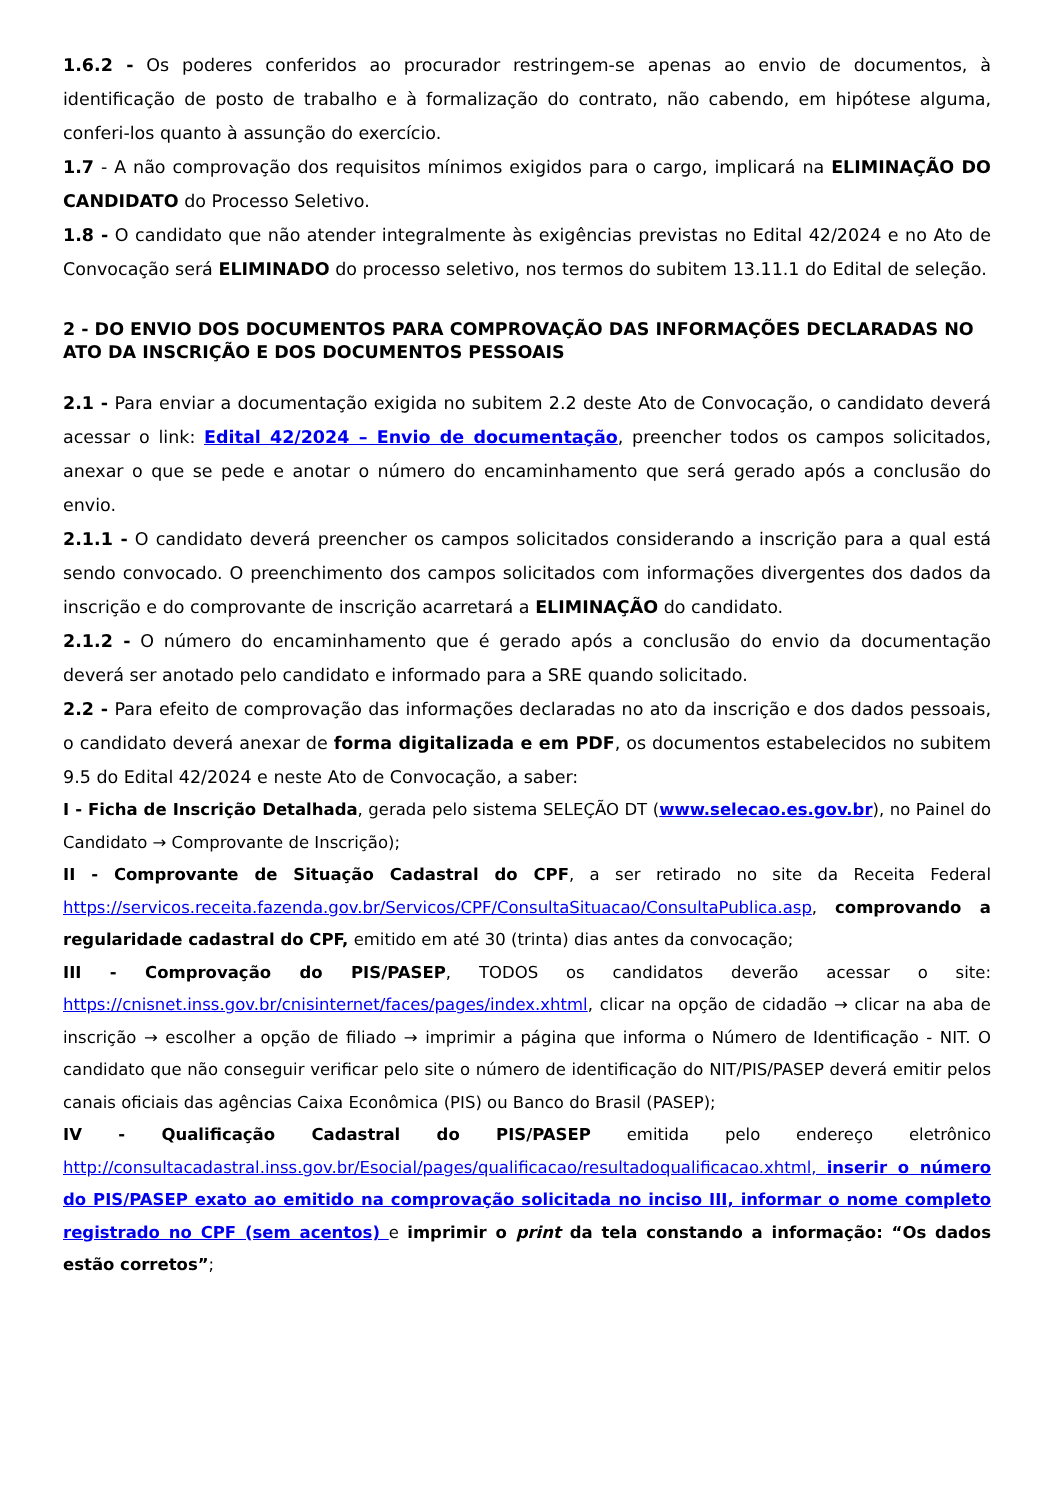1.6.2 - Os poderes conferidos ao procurador restringem-se apenas ao envio de documentos, à identificação de posto de trabalho e à formalização do contrato, não cabendo, em hipótese alguma, conferi-los quanto à assunção do exercício.
1.7 - A não comprovação dos requisitos mínimos exigidos para o cargo, implicará na ELIMINAÇÃO DO CANDIDATO do Processo Seletivo.
1.8 - O candidato que não atender integralmente às exigências previstas no Edital 42/2024 e no Ato de Convocação será ELIMINADO do processo seletivo, nos termos do subitem 13.11.1 do Edital de seleção.
2 - DO ENVIO DOS DOCUMENTOS PARA COMPROVAÇÃO DAS INFORMAÇÕES DECLARADAS NO ATO DA INSCRIÇÃO E DOS DOCUMENTOS PESSOAIS
2.1 - Para enviar a documentação exigida no subitem 2.2 deste Ato de Convocação, o candidato deverá acessar o link: Edital 42/2024 – Envio de documentação, preencher todos os campos solicitados, anexar o que se pede e anotar o número do encaminhamento que será gerado após a conclusão do envio.
2.1.1 - O candidato deverá preencher os campos solicitados considerando a inscrição para a qual está sendo convocado. O preenchimento dos campos solicitados com informações divergentes dos dados da inscrição e do comprovante de inscrição acarretará a ELIMINAÇÃO do candidato.
2.1.2 - O número do encaminhamento que é gerado após a conclusão do envio da documentação deverá ser anotado pelo candidato e informado para a SRE quando solicitado.
2.2 - Para efeito de comprovação das informações declaradas no ato da inscrição e dos dados pessoais, o candidato deverá anexar de forma digitalizada e em PDF, os documentos estabelecidos no subitem 9.5 do Edital 42/2024 e neste Ato de Convocação, a saber:
I - Ficha de Inscrição Detalhada, gerada pelo sistema SELEÇÃO DT (www.selecao.es.gov.br), no Painel do Candidato → Comprovante de Inscrição);
II - Comprovante de Situação Cadastral do CPF, a ser retirado no site da Receita Federal https://servicos.receita.fazenda.gov.br/Servicos/CPF/ConsultaSituacao/ConsultaPublica.asp, comprovando a regularidade cadastral do CPF, emitido em até 30 (trinta) dias antes da convocação;
III - Comprovação do PIS/PASEP, TODOS os candidatos deverão acessar o site: https://cnisnet.inss.gov.br/cnisinternet/faces/pages/index.xhtml, clicar na opção de cidadão → clicar na aba de inscrição → escolher a opção de filiado → imprimir a página que informa o Número de Identificação - NIT. O candidato que não conseguir verificar pelo site o número de identificação do NIT/PIS/PASEP deverá emitir pelos canais oficiais das agências Caixa Econômica (PIS) ou Banco do Brasil (PASEP);
IV - Qualificação Cadastral do PIS/PASEP emitida pelo endereço eletrônico http://consultacadastral.inss.gov.br/Esocial/pages/qualificacao/resultadoqualificacao.xhtml, inserir o número do PIS/PASEP exato ao emitido na comprovação solicitada no inciso III, informar o nome completo registrado no CPF (sem acentos) e imprimir o print da tela constando a informação: “Os dados estão corretos”;